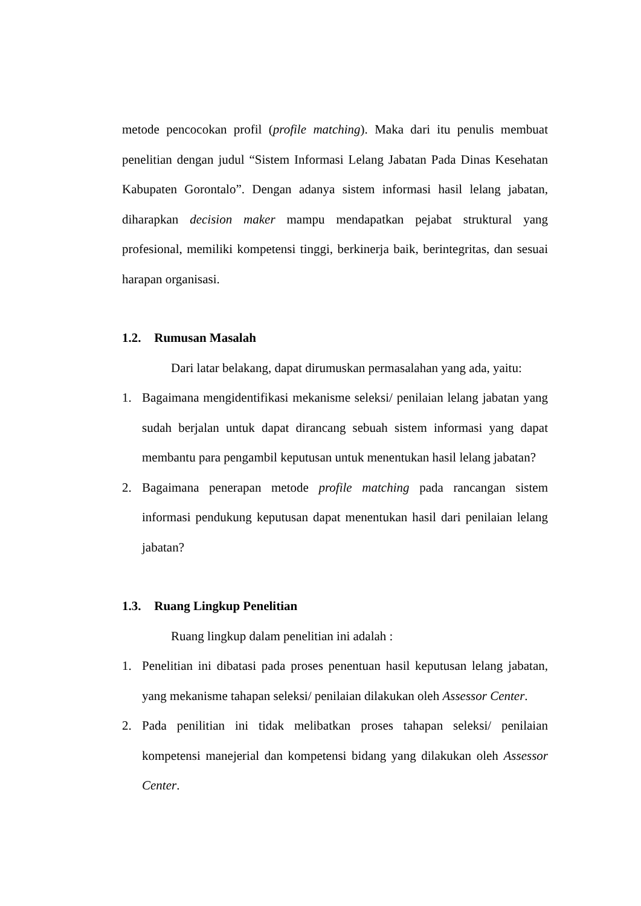metode pencocokan profil (profile matching). Maka dari itu penulis membuat penelitian dengan judul “Sistem Informasi Lelang Jabatan Pada Dinas Kesehatan Kabupaten Gorontalo”. Dengan adanya sistem informasi hasil lelang jabatan, diharapkan decision maker mampu mendapatkan pejabat struktural yang profesional, memiliki kompetensi tinggi, berkinerja baik, berintegritas, dan sesuai harapan organisasi.
1.2. Rumusan Masalah
Dari latar belakang, dapat dirumuskan permasalahan yang ada, yaitu:
1. Bagaimana mengidentifikasi mekanisme seleksi/ penilaian lelang jabatan yang sudah berjalan untuk dapat dirancang sebuah sistem informasi yang dapat membantu para pengambil keputusan untuk menentukan hasil lelang jabatan?
2. Bagaimana penerapan metode profile matching pada rancangan sistem informasi pendukung keputusan dapat menentukan hasil dari penilaian lelang jabatan?
1.3. Ruang Lingkup Penelitian
Ruang lingkup dalam penelitian ini adalah :
1. Penelitian ini dibatasi pada proses penentuan hasil keputusan lelang jabatan, yang mekanisme tahapan seleksi/ penilaian dilakukan oleh Assessor Center.
2. Pada penilitian ini tidak melibatkan proses tahapan seleksi/ penilaian kompetensi manejerial dan kompetensi bidang yang dilakukan oleh Assessor Center.